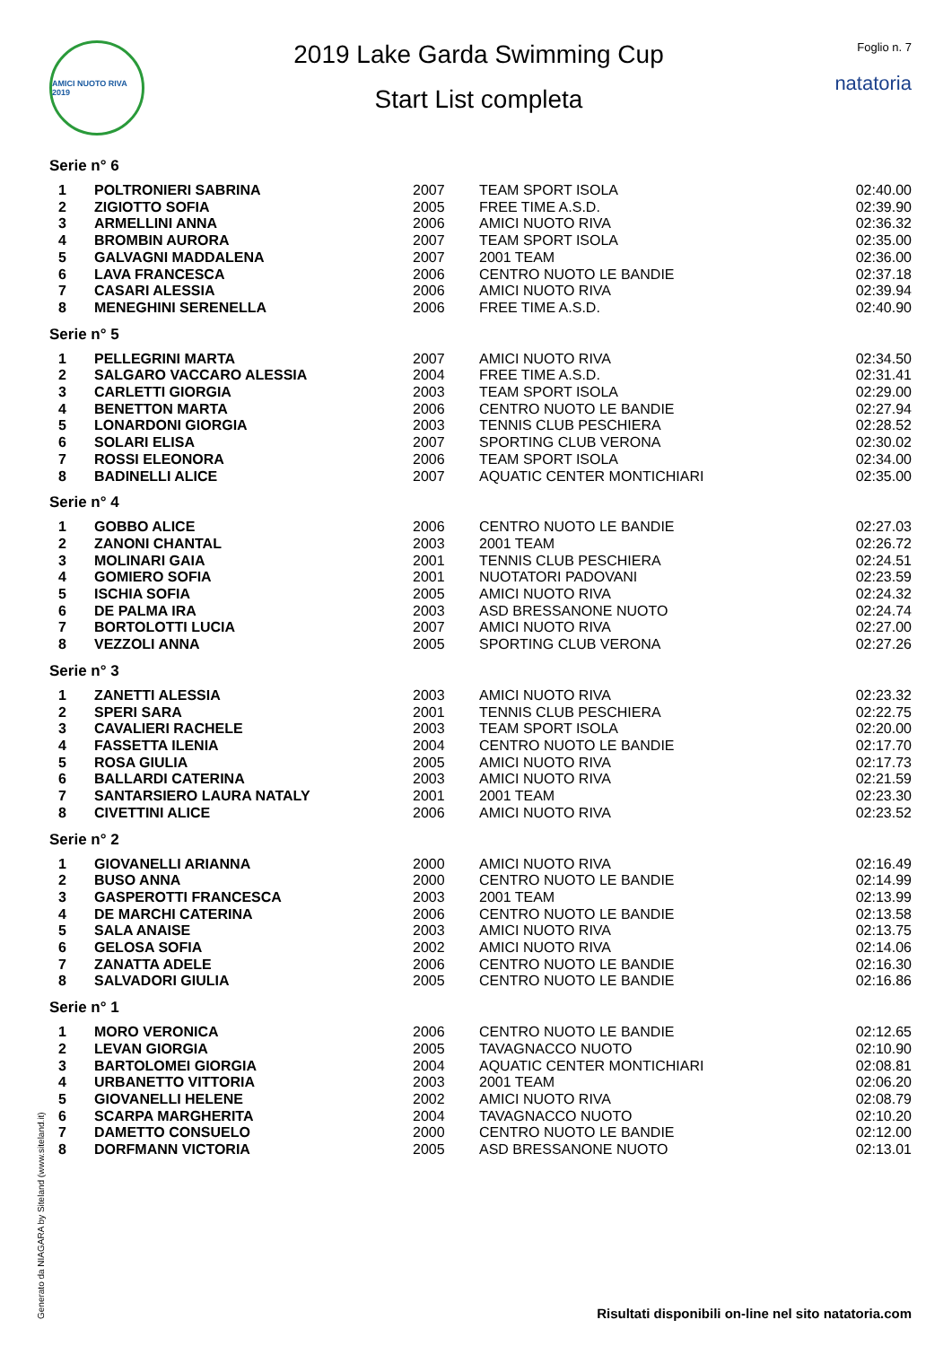AMICI NUOTO RIVA 2019
2019 Lake Garda Swimming Cup
Start List completa
Foglio n. 7
natatoria
Serie n° 6
| 1 | POLTRONIERI SABRINA | 2007 | TEAM SPORT ISOLA | 02:40.00 |
| 2 | ZIGIOTTO SOFIA | 2005 | FREE TIME A.S.D. | 02:39.90 |
| 3 | ARMELLINI ANNA | 2006 | AMICI NUOTO RIVA | 02:36.32 |
| 4 | BROMBIN AURORA | 2007 | TEAM SPORT ISOLA | 02:35.00 |
| 5 | GALVAGNI MADDALENA | 2007 | 2001 TEAM | 02:36.00 |
| 6 | LAVA FRANCESCA | 2006 | CENTRO NUOTO LE BANDIE | 02:37.18 |
| 7 | CASARI ALESSIA | 2006 | AMICI NUOTO RIVA | 02:39.94 |
| 8 | MENEGHINI SERENELLA | 2006 | FREE TIME A.S.D. | 02:40.90 |
Serie n° 5
| 1 | PELLEGRINI MARTA | 2007 | AMICI NUOTO RIVA | 02:34.50 |
| 2 | SALGARO VACCARO ALESSIA | 2004 | FREE TIME A.S.D. | 02:31.41 |
| 3 | CARLETTI GIORGIA | 2003 | TEAM SPORT ISOLA | 02:29.00 |
| 4 | BENETTON MARTA | 2006 | CENTRO NUOTO LE BANDIE | 02:27.94 |
| 5 | LONARDONI GIORGIA | 2003 | TENNIS CLUB PESCHIERA | 02:28.52 |
| 6 | SOLARI ELISA | 2007 | SPORTING CLUB VERONA | 02:30.02 |
| 7 | ROSSI ELEONORA | 2006 | TEAM SPORT ISOLA | 02:34.00 |
| 8 | BADINELLI ALICE | 2007 | AQUATIC CENTER MONTICHIARI | 02:35.00 |
Serie n° 4
| 1 | GOBBO ALICE | 2006 | CENTRO NUOTO LE BANDIE | 02:27.03 |
| 2 | ZANONI CHANTAL | 2003 | 2001 TEAM | 02:26.72 |
| 3 | MOLINARI GAIA | 2001 | TENNIS CLUB PESCHIERA | 02:24.51 |
| 4 | GOMIERO SOFIA | 2001 | NUOTATORI PADOVANI | 02:23.59 |
| 5 | ISCHIA SOFIA | 2005 | AMICI NUOTO RIVA | 02:24.32 |
| 6 | DE PALMA IRA | 2003 | ASD BRESSANONE NUOTO | 02:24.74 |
| 7 | BORTOLOTTI LUCIA | 2007 | AMICI NUOTO RIVA | 02:27.00 |
| 8 | VEZZOLI ANNA | 2005 | SPORTING CLUB VERONA | 02:27.26 |
Serie n° 3
| 1 | ZANETTI ALESSIA | 2003 | AMICI NUOTO RIVA | 02:23.32 |
| 2 | SPERI SARA | 2001 | TENNIS CLUB PESCHIERA | 02:22.75 |
| 3 | CAVALIERI RACHELE | 2003 | TEAM SPORT ISOLA | 02:20.00 |
| 4 | FASSETTA ILENIA | 2004 | CENTRO NUOTO LE BANDIE | 02:17.70 |
| 5 | ROSA GIULIA | 2005 | AMICI NUOTO RIVA | 02:17.73 |
| 6 | BALLARDI CATERINA | 2003 | AMICI NUOTO RIVA | 02:21.59 |
| 7 | SANTARSIERO LAURA NATALY | 2001 | 2001 TEAM | 02:23.30 |
| 8 | CIVETTINI ALICE | 2006 | AMICI NUOTO RIVA | 02:23.52 |
Serie n° 2
| 1 | GIOVANELLI ARIANNA | 2000 | AMICI NUOTO RIVA | 02:16.49 |
| 2 | BUSO ANNA | 2000 | CENTRO NUOTO LE BANDIE | 02:14.99 |
| 3 | GASPEROTTI FRANCESCA | 2003 | 2001 TEAM | 02:13.99 |
| 4 | DE MARCHI CATERINA | 2006 | CENTRO NUOTO LE BANDIE | 02:13.58 |
| 5 | SALA ANAISE | 2003 | AMICI NUOTO RIVA | 02:13.75 |
| 6 | GELOSA SOFIA | 2002 | AMICI NUOTO RIVA | 02:14.06 |
| 7 | ZANATTA ADELE | 2006 | CENTRO NUOTO LE BANDIE | 02:16.30 |
| 8 | SALVADORI GIULIA | 2005 | CENTRO NUOTO LE BANDIE | 02:16.86 |
Serie n° 1
| 1 | MORO VERONICA | 2006 | CENTRO NUOTO LE BANDIE | 02:12.65 |
| 2 | LEVAN GIORGIA | 2005 | TAVAGNACCO NUOTO | 02:10.90 |
| 3 | BARTOLOMEI GIORGIA | 2004 | AQUATIC CENTER MONTICHIARI | 02:08.81 |
| 4 | URBANETTO VITTORIA | 2003 | 2001 TEAM | 02:06.20 |
| 5 | GIOVANELLI HELENE | 2002 | AMICI NUOTO RIVA | 02:08.79 |
| 6 | SCARPA MARGHERITA | 2004 | TAVAGNACCO NUOTO | 02:10.20 |
| 7 | DAMETTO CONSUELO | 2000 | CENTRO NUOTO LE BANDIE | 02:12.00 |
| 8 | DORFMANN VICTORIA | 2005 | ASD BRESSANONE NUOTO | 02:13.01 |
Generato da NIAGARA by Siteland (www.siteland.it)
Risultati disponibili on-line nel sito natatoria.com